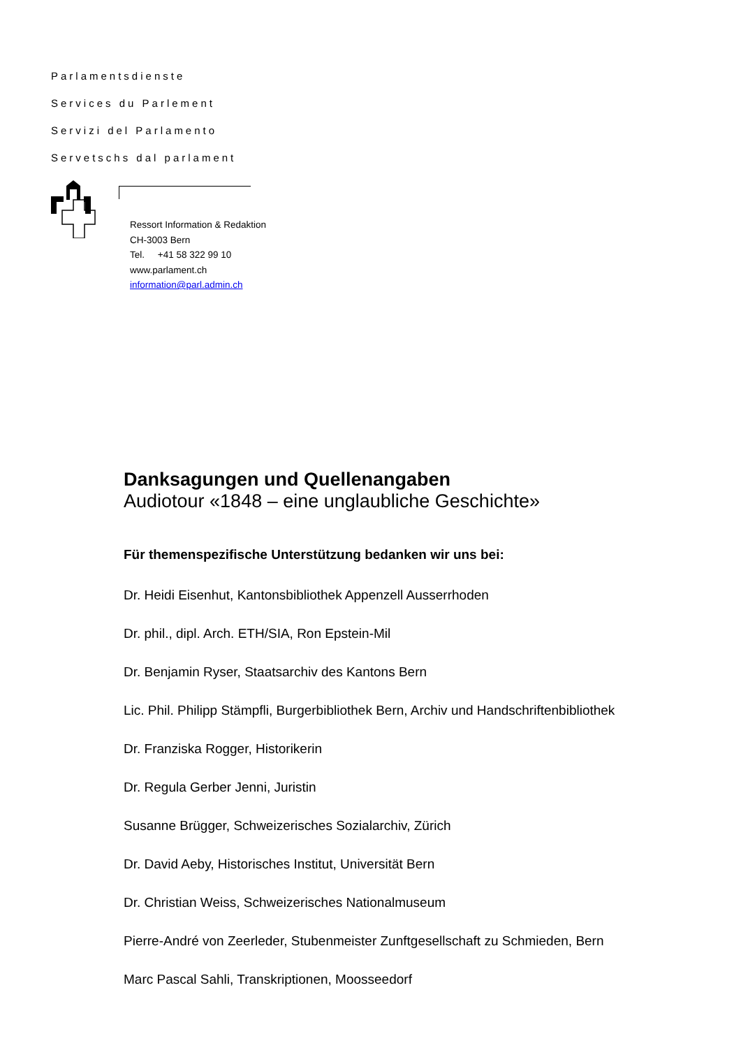Parlamentsdienste
Services du Parlement
Servizi del Parlamento
Servetschs dal parlament
Ressort Information & Redaktion
CH-3003 Bern
Tel. +41 58 322 99 10
www.parlament.ch
information@parl.admin.ch
Danksagungen und Quellenangaben
Audiotour «1848 – eine unglaubliche Geschichte»
Für themenspezifische Unterstützung bedanken wir uns bei:
Dr. Heidi Eisenhut, Kantonsbibliothek Appenzell Ausserrhoden
Dr. phil., dipl. Arch. ETH/SIA, Ron Epstein-Mil
Dr. Benjamin Ryser, Staatsarchiv des Kantons Bern
Lic. Phil. Philipp Stämpfli, Burgerbibliothek Bern, Archiv und Handschriftenbibliothek
Dr. Franziska Rogger, Historikerin
Dr. Regula Gerber Jenni, Juristin
Susanne Brügger, Schweizerisches Sozialarchiv, Zürich
Dr. David Aeby, Historisches Institut, Universität Bern
Dr. Christian Weiss, Schweizerisches Nationalmuseum
Pierre-André von Zeerleder, Stubenmeister Zunftgesellschaft zu Schmieden, Bern
Marc Pascal Sahli, Transkriptionen, Moosseedorf